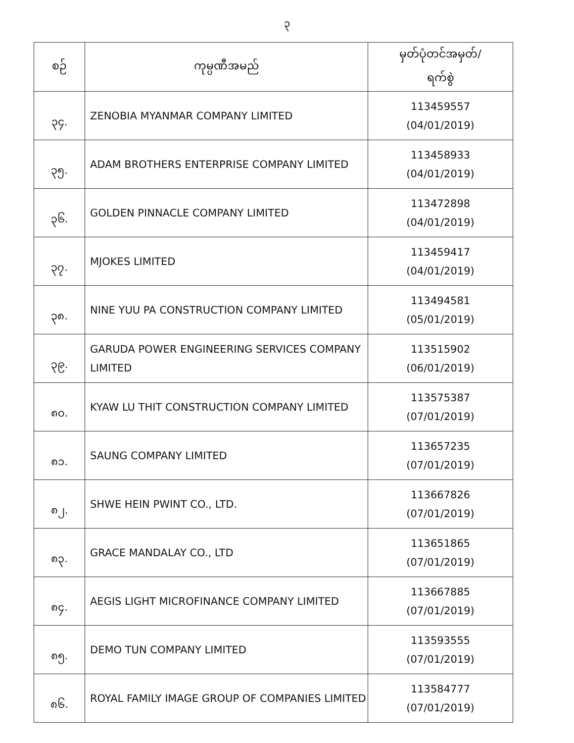၃
| စဉ် | ကုမ္ပဏီအမည် | မှတ်ပုံတင်အမှတ်/ ရက်စွဲ |
| --- | --- | --- |
| ၃၄. | ZENOBIA MYANMAR COMPANY LIMITED | 113459557 (04/01/2019) |
| ၃၅. | ADAM BROTHERS ENTERPRISE COMPANY LIMITED | 113458933 (04/01/2019) |
| ၃၆. | GOLDEN PINNACLE COMPANY LIMITED | 113472898 (04/01/2019) |
| ၃၇. | MJOKES LIMITED | 113459417 (04/01/2019) |
| ၃၈. | NINE YUU PA CONSTRUCTION COMPANY LIMITED | 113494581 (05/01/2019) |
| ၃၉. | GARUDA POWER ENGINEERING SERVICES COMPANY LIMITED | 113515902 (06/01/2019) |
| ၈၀. | KYAW LU THIT CONSTRUCTION COMPANY LIMITED | 113575387 (07/01/2019) |
| ၈၁. | SAUNG COMPANY LIMITED | 113657235 (07/01/2019) |
| ၈၂. | SHWE HEIN PWINT CO., LTD. | 113667826 (07/01/2019) |
| ၈၃. | GRACE MANDALAY CO., LTD | 113651865 (07/01/2019) |
| ၈၄. | AEGIS LIGHT MICROFINANCE COMPANY LIMITED | 113667885 (07/01/2019) |
| ၈၅. | DEMO TUN COMPANY LIMITED | 113593555 (07/01/2019) |
| ၈၆. | ROYAL FAMILY IMAGE GROUP OF COMPANIES LIMITED | 113584777 (07/01/2019) |